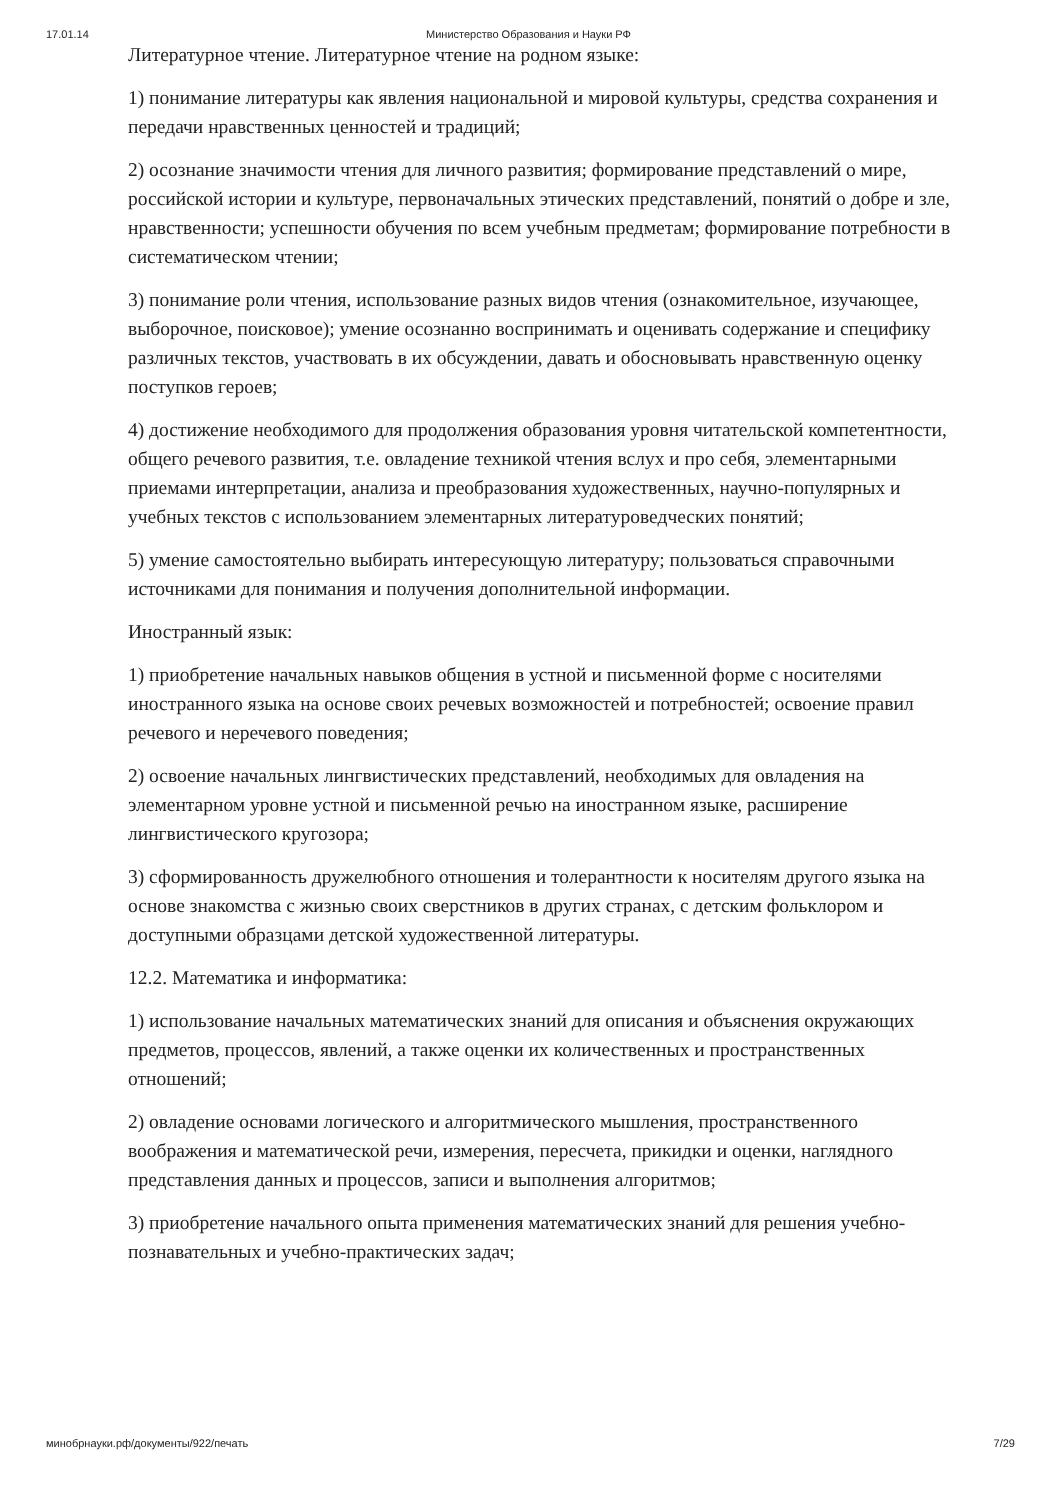17.01.14 Министерство Образования и Науки РФ
Литературное чтение. Литературное чтение на родном языке:
1) понимание литературы как явления национальной и мировой культуры, средства сохранения и передачи нравственных ценностей и традиций;
2) осознание значимости чтения для личного развития; формирование представлений о мире, российской истории и культуре, первоначальных этических представлений, понятий о добре и зле, нравственности; успешности обучения по всем учебным предметам; формирование потребности в систематическом чтении;
3) понимание роли чтения, использование разных видов чтения (ознакомительное, изучающее, выборочное, поисковое); умение осознанно воспринимать и оценивать содержание и специфику различных текстов, участвовать в их обсуждении, давать и обосновывать нравственную оценку поступков героев;
4) достижение необходимого для продолжения образования уровня читательской компетентности, общего речевого развития, т.е. овладение техникой чтения вслух и про себя, элементарными приемами интерпретации, анализа и преобразования художественных, научно-популярных и учебных текстов с использованием элементарных литературоведческих понятий;
5) умение самостоятельно выбирать интересующую литературу; пользоваться справочными источниками для понимания и получения дополнительной информации.
Иностранный язык:
1) приобретение начальных навыков общения в устной и письменной форме с носителями иностранного языка на основе своих речевых возможностей и потребностей; освоение правил речевого и неречевого поведения;
2) освоение начальных лингвистических представлений, необходимых для овладения на элементарном уровне устной и письменной речью на иностранном языке, расширение лингвистического кругозора;
3) сформированность дружелюбного отношения и толерантности к носителям другого языка на основе знакомства с жизнью своих сверстников в других странах, с детским фольклором и доступными образцами детской художественной литературы.
12.2. Математика и информатика:
1) использование начальных математических знаний для описания и объяснения окружающих предметов, процессов, явлений, а также оценки их количественных и пространственных отношений;
2) овладение основами логического и алгоритмического мышления, пространственного воображения и математической речи, измерения, пересчета, прикидки и оценки, наглядного представления данных и процессов, записи и выполнения алгоритмов;
3) приобретение начального опыта применения математических знаний для решения учебно-познавательных и учебно-практических задач;
минобрнауки.рф/документы/922/печать 7/29